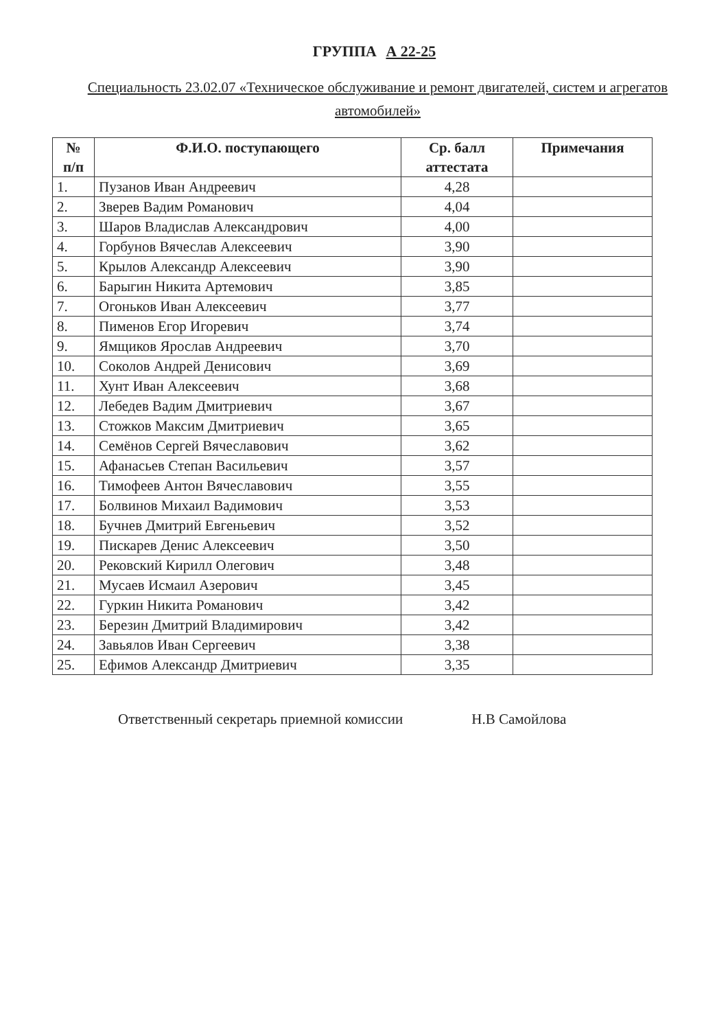ГРУППА А 22-25
Специальность 23.02.07 «Техническое обслуживание и ремонт двигателей, систем и агрегатов автомобилей»
| № п/п | Ф.И.О. поступающего | Ср. балл аттестата | Примечания |
| --- | --- | --- | --- |
| 1. | Пузанов Иван Андреевич | 4,28 | |
| 2. | Зверев Вадим Романович | 4,04 | |
| 3. | Шаров Владислав Александрович | 4,00 | |
| 4. | Горбунов Вячеслав Алексеевич | 3,90 | |
| 5. | Крылов Александр Алексеевич | 3,90 | |
| 6. | Барыгин Никита Артемович | 3,85 | |
| 7. | Огоньков Иван Алексеевич | 3,77 | |
| 8. | Пименов Егор Игоревич | 3,74 | |
| 9. | Ямщиков Ярослав Андреевич | 3,70 | |
| 10. | Соколов Андрей Денисович | 3,69 | |
| 11. | Хунт Иван Алексеевич | 3,68 | |
| 12. | Лебедев Вадим Дмитриевич | 3,67 | |
| 13. | Стожков Максим Дмитриевич | 3,65 | |
| 14. | Семёнов Сергей Вячеславович | 3,62 | |
| 15. | Афанасьев Степан Васильевич | 3,57 | |
| 16. | Тимофеев Антон Вячеславович | 3,55 | |
| 17. | Болвинов Михаил Вадимович | 3,53 | |
| 18. | Бучнев Дмитрий Евгеньевич | 3,52 | |
| 19. | Пискарев Денис Алексеевич | 3,50 | |
| 20. | Рековский Кирилл Олегович | 3,48 | |
| 21. | Мусаев Исмаил Азерович | 3,45 | |
| 22. | Гуркин Никита Романович | 3,42 | |
| 23. | Березин Дмитрий Владимирович | 3,42 | |
| 24. | Завьялов Иван Сергеевич | 3,38 | |
| 25. | Ефимов Александр Дмитриевич | 3,35 | |
Ответственный секретарь приемной комиссии Н.В Самойлова